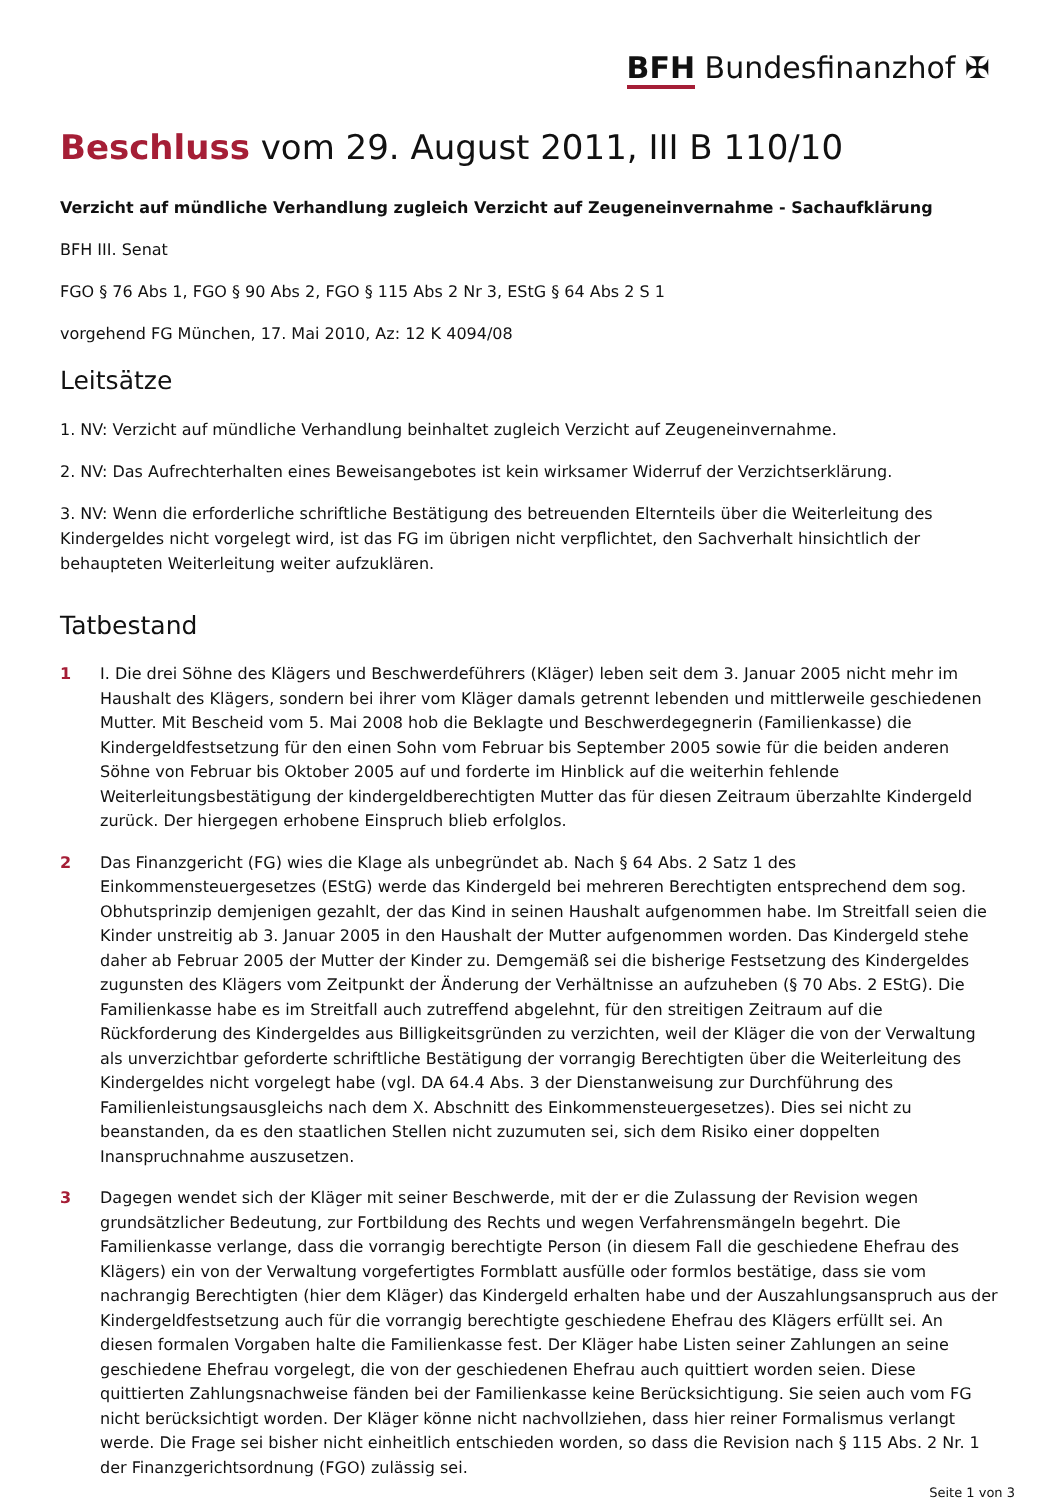BFH Bundesfinanzhof ✠
Beschluss vom 29. August 2011, III B 110/10
Verzicht auf mündliche Verhandlung zugleich Verzicht auf Zeugeneinvernahme - Sachaufklärung
BFH III. Senat
FGO § 76 Abs 1, FGO § 90 Abs 2, FGO § 115 Abs 2 Nr 3, EStG § 64 Abs 2 S 1
vorgehend FG München, 17. Mai 2010, Az: 12 K 4094/08
Leitsätze
1. NV: Verzicht auf mündliche Verhandlung beinhaltet zugleich Verzicht auf Zeugeneinvernahme.
2. NV: Das Aufrechterhalten eines Beweisangebotes ist kein wirksamer Widerruf der Verzichtserklärung.
3. NV: Wenn die erforderliche schriftliche Bestätigung des betreuenden Elternteils über die Weiterleitung des Kindergeldes nicht vorgelegt wird, ist das FG im übrigen nicht verpflichtet, den Sachverhalt hinsichtlich der behaupteten Weiterleitung weiter aufzuklären.
Tatbestand
1 I. Die drei Söhne des Klägers und Beschwerdeführers (Kläger) leben seit dem 3. Januar 2005 nicht mehr im Haushalt des Klägers, sondern bei ihrer vom Kläger damals getrennt lebenden und mittlerweile geschiedenen Mutter. Mit Bescheid vom 5. Mai 2008 hob die Beklagte und Beschwerdegegnerin (Familienkasse) die Kindergeldfestsetzung für den einen Sohn vom Februar bis September 2005 sowie für die beiden anderen Söhne von Februar bis Oktober 2005 auf und forderte im Hinblick auf die weiterhin fehlende Weiterleitungsbestätigung der kindergeldberechtigten Mutter das für diesen Zeitraum überzahlte Kindergeld zurück. Der hiergegen erhobene Einspruch blieb erfolglos.
2 Das Finanzgericht (FG) wies die Klage als unbegründet ab. Nach § 64 Abs. 2 Satz 1 des Einkommensteuergesetzes (EStG) werde das Kindergeld bei mehreren Berechtigten entsprechend dem sog. Obhutsprinzip demjenigen gezahlt, der das Kind in seinen Haushalt aufgenommen habe. Im Streitfall seien die Kinder unstreitig ab 3. Januar 2005 in den Haushalt der Mutter aufgenommen worden. Das Kindergeld stehe daher ab Februar 2005 der Mutter der Kinder zu. Demgemäß sei die bisherige Festsetzung des Kindergeldes zugunsten des Klägers vom Zeitpunkt der Änderung der Verhältnisse an aufzuheben (§ 70 Abs. 2 EStG). Die Familienkasse habe es im Streitfall auch zutreffend abgelehnt, für den streitigen Zeitraum auf die Rückforderung des Kindergeldes aus Billigkeitsgründen zu verzichten, weil der Kläger die von der Verwaltung als unverzichtbar geforderte schriftliche Bestätigung der vorrangig Berechtigten über die Weiterleitung des Kindergeldes nicht vorgelegt habe (vgl. DA 64.4 Abs. 3 der Dienstanweisung zur Durchführung des Familienleistungsausgleichs nach dem X. Abschnitt des Einkommensteuergesetzes). Dies sei nicht zu beanstanden, da es den staatlichen Stellen nicht zuzumuten sei, sich dem Risiko einer doppelten Inanspruchnahme auszusetzen.
3 Dagegen wendet sich der Kläger mit seiner Beschwerde, mit der er die Zulassung der Revision wegen grundsätzlicher Bedeutung, zur Fortbildung des Rechts und wegen Verfahrensmängeln begehrt. Die Familienkasse verlange, dass die vorrangig berechtigte Person (in diesem Fall die geschiedene Ehefrau des Klägers) ein von der Verwaltung vorgefertigtes Formblatt ausfülle oder formlos bestätige, dass sie vom nachrangig Berechtigten (hier dem Kläger) das Kindergeld erhalten habe und der Auszahlungsanspruch aus der Kindergeldfestsetzung auch für die vorrangig berechtigte geschiedene Ehefrau des Klägers erfüllt sei. An diesen formalen Vorgaben halte die Familienkasse fest. Der Kläger habe Listen seiner Zahlungen an seine geschiedene Ehefrau vorgelegt, die von der geschiedenen Ehefrau auch quittiert worden seien. Diese quittierten Zahlungsnachweise fänden bei der Familienkasse keine Berücksichtigung. Sie seien auch vom FG nicht berücksichtigt worden. Der Kläger könne nicht nachvollziehen, dass hier reiner Formalismus verlangt werde. Die Frage sei bisher nicht einheitlich entschieden worden, so dass die Revision nach § 115 Abs. 2 Nr. 1 der Finanzgerichtsordnung (FGO) zulässig sei.
Seite 1 von 3